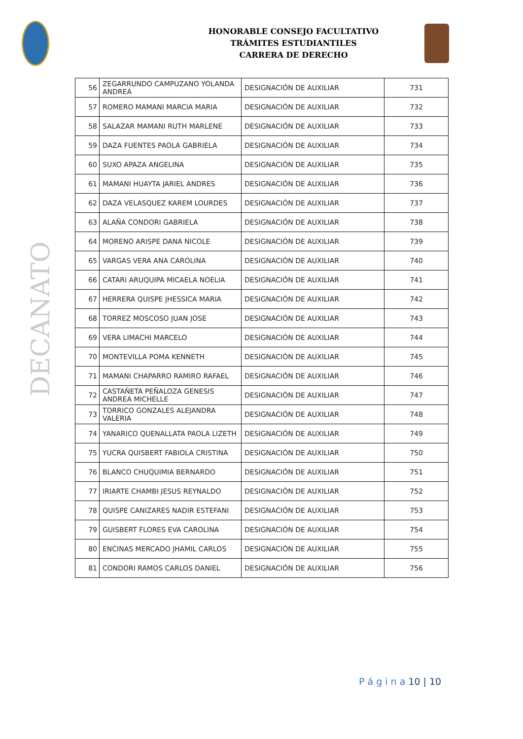HONORABLE CONSEJO FACULTATIVO
TRÁMITES ESTUDIANTILES
CARRERA DE DERECHO
DECANATO
| 56 | ZEGARRUNDO CAMPUZANO YOLANDA ANDREA | DESIGNACIÓN DE AUXILIAR | 731 |
| 57 | ROMERO MAMANI MARCIA MARIA | DESIGNACIÓN DE AUXILIAR | 732 |
| 58 | SALAZAR MAMANI RUTH MARLENE | DESIGNACIÓN DE AUXILIAR | 733 |
| 59 | DAZA FUENTES PAOLA GABRIELA | DESIGNACIÓN DE AUXILIAR | 734 |
| 60 | SUXO APAZA ANGELINA | DESIGNACIÓN DE AUXILIAR | 735 |
| 61 | MAMANI HUAYTA JARIEL ANDRES | DESIGNACIÓN DE AUXILIAR | 736 |
| 62 | DAZA VELASQUEZ KAREM LOURDES | DESIGNACIÓN DE AUXILIAR | 737 |
| 63 | ALAÑA CONDORI GABRIELA | DESIGNACIÓN DE AUXILIAR | 738 |
| 64 | MORENO ARISPE DANA NICOLE | DESIGNACIÓN DE AUXILIAR | 739 |
| 65 | VARGAS VERA ANA CAROLINA | DESIGNACIÓN DE AUXILIAR | 740 |
| 66 | CATARI ARUQUIPA MICAELA NOELIA | DESIGNACIÓN DE AUXILIAR | 741 |
| 67 | HERRERA QUISPE JHESSICA MARIA | DESIGNACIÓN DE AUXILIAR | 742 |
| 68 | TORREZ MOSCOSO JUAN JOSE | DESIGNACIÓN DE AUXILIAR | 743 |
| 69 | VERA LIMACHI MARCELO | DESIGNACIÓN DE AUXILIAR | 744 |
| 70 | MONTEVILLA POMA KENNETH | DESIGNACIÓN DE AUXILIAR | 745 |
| 71 | MAMANI CHAPARRO RAMIRO RAFAEL | DESIGNACIÓN DE AUXILIAR | 746 |
| 72 | CASTAÑETA PEÑALOZA GENESIS ANDREA MICHELLE | DESIGNACIÓN DE AUXILIAR | 747 |
| 73 | TORRICO GONZALES ALEJANDRA VALERIA | DESIGNACIÓN DE AUXILIAR | 748 |
| 74 | YANARICO QUENALLATA PAOLA LIZETH | DESIGNACIÓN DE AUXILIAR | 749 |
| 75 | YUCRA QUISBERT FABIOLA CRISTINA | DESIGNACIÓN DE AUXILIAR | 750 |
| 76 | BLANCO CHUQUIMIA BERNARDO | DESIGNACIÓN DE AUXILIAR | 751 |
| 77 | IRIARTE CHAMBI JESUS REYNALDO | DESIGNACIÓN DE AUXILIAR | 752 |
| 78 | QUISPE CANIZARES NADIR ESTEFANI | DESIGNACIÓN DE AUXILIAR | 753 |
| 79 | GUISBERT FLORES EVA CAROLINA | DESIGNACIÓN DE AUXILIAR | 754 |
| 80 | ENCINAS MERCADO JHAMIL CARLOS | DESIGNACIÓN DE AUXILIAR | 755 |
| 81 | CONDORI RAMOS CARLOS DANIEL | DESIGNACIÓN DE AUXILIAR | 756 |
P á g i n a 10 | 10